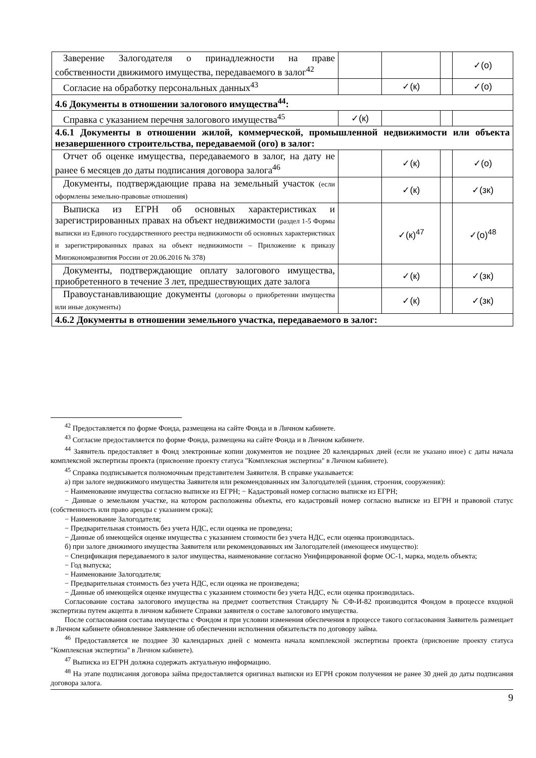| Заверение Залогодателя о принадлежности на праве собственности движимого имущества, передаваемого в залог<sup>42</sup> | | | | ✓(о) |
| Согласие на обработку персональных данных<sup>43</sup> | | ✓(к) | | ✓(о) |
| 4.6 Документы в отношении залогового имущества<sup>44</sup>: | | | | |
| Справка с указанием перечня залогового имущества<sup>45</sup> | ✓(к) | | | |
| 4.6.1 Документы в отношении жилой, коммерческой, промышленной недвижимости или объекта незавершенного строительства, передаваемой (ого) в залог: | | | | |
| Отчет об оценке имущества, передаваемого в залог, на дату не ранее 6 месяцев до даты подписания договора залога<sup>46</sup> | | ✓(к) | | ✓(о) |
| Документы, подтверждающие права на земельный участок (если оформлены земельно-правовые отношения) | | ✓(к) | | ✓(зк) |
| Выписка из ЕГРН об основных характеристиках и зарегистрированных правах на объект недвижимости (раздел 1-5 Формы выписки из Единого государственного реестра недвижимости об основных характеристиках и зарегистрированных правах на объект недвижимости – Приложение к приказу Минэкономразвития России от 20.06.2016 № 378) | | ✓(к)<sup>47</sup> | | ✓(о)<sup>48</sup> |
| Документы, подтверждающие оплату залогового имущества, приобретенного в течение 3 лет, предшествующих дате залога | | ✓(к) | | ✓(зк) |
| Правоустанавливающие документы (договоры о приобретении имущества или иные документы) | | ✓(к) | | ✓(зк) |
| 4.6.2 Документы в отношении земельного участка, передаваемого в залог: | | | | |
<sup>42</sup> Предоставляется по форме Фонда, размещена на сайте Фонда и в Личном кабинете.
<sup>43</sup> Согласие предоставляется по форме Фонда, размещена на сайте Фонда и в Личном кабинете.
<sup>44</sup> Заявитель предоставляет в Фонд электронные копии документов не позднее 20 календарных дней (если не указано иное) с даты начала комплексной экспертизы проекта (присвоение проекту статуса "Комплексная экспертиза" в Личном кабинете).
<sup>45</sup> Справка подписывается полномочным представителем Заявителя. В справке указывается:
а) при залоге недвижимого имущества Заявителя или рекомендованных им Залогодателей (здания, строения, сооружения):
− Наименование имущества согласно выписке из ЕГРН; − Кадастровый номер согласно выписке из ЕГРН;
− Данные о земельном участке, на котором расположены объекты, его кадастровый номер согласно выписке из ЕГРН и правовой статус (собственность или право аренды с указанием срока);
− Наименование Залогодателя;
− Предварительная стоимость без учета НДС, если оценка не проведена;
− Данные об имеющейся оценке имущества с указанием стоимости без учета НДС, если оценка производилась.
б) при залоге движимого имущества Заявителя или рекомендованных им Залогодателей (имеющееся имущество):
− Спецификация передаваемого в залог имущества, наименование согласно Унифицированной форме ОС-1, марка, модель объекта;
− Год выпуска;
− Наименование Залогодателя;
− Предварительная стоимость без учета НДС, если оценка не произведена;
− Данные об имеющейся оценке имущества с указанием стоимости без учета НДС, если оценка производилась.
Согласование состава залогового имущества на предмет соответствия Стандарту № СФ-И-82 производится Фондом в процессе входной экспертизы путем акцепта в личном кабинете Справки заявителя о составе залогового имущества.
После согласования состава имущества с Фондом и при условии изменения обеспечения в процессе такого согласования Заявитель размещает в Личном кабинете обновленное Заявление об обеспечении исполнения обязательств по договору займа.
<sup>46</sup> Предоставляется не позднее 30 календарных дней с момента начала комплексной экспертизы проекта (присвоение проекту статуса "Комплексная экспертиза" в Личном кабинете).
<sup>47</sup> Выписка из ЕГРН должна содержать актуальную информацию.
<sup>48</sup> На этапе подписания договора займа предоставляется оригинал выписки из ЕГРН сроком получения не ранее 30 дней до даты подписания договора залога.
9